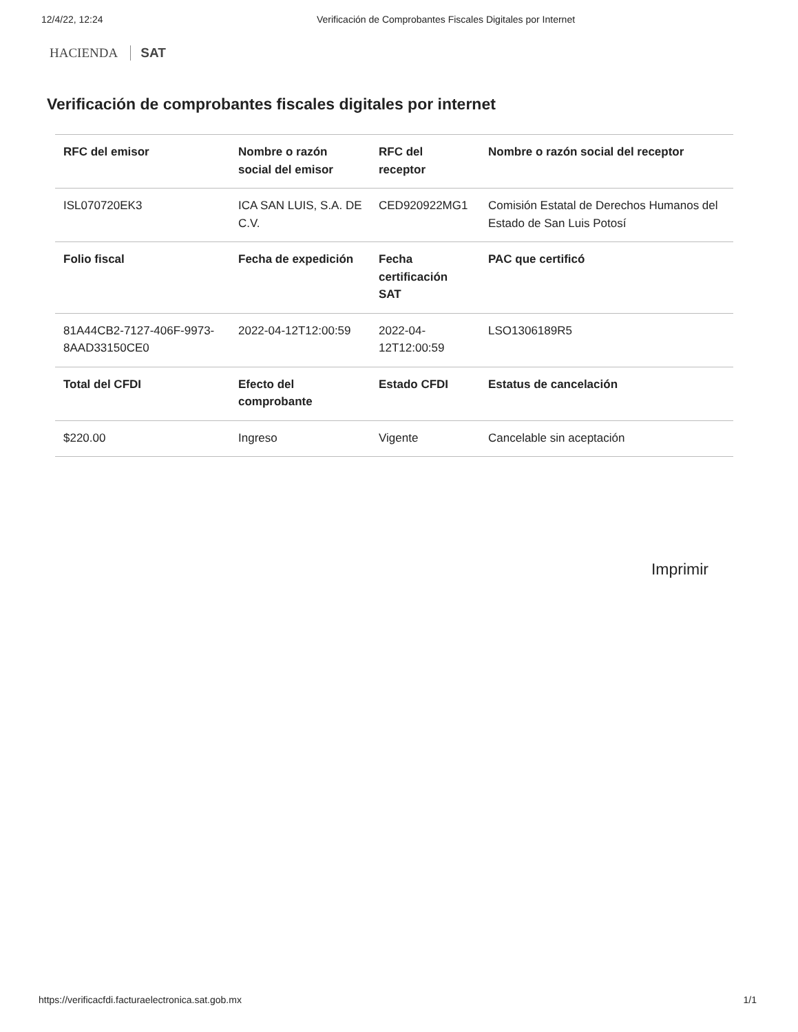12/4/22, 12:24 Verificación de Comprobantes Fiscales Digitales por Internet
HACIENDA SAT
Verificación de comprobantes fiscales digitales por internet
| RFC del emisor | Nombre o razón social del emisor | RFC del receptor | Nombre o razón social del receptor |
| --- | --- | --- | --- |
| ISL070720EK3 | ICA SAN LUIS, S.A. DE C.V. | CED920922MG1 | Comisión Estatal de Derechos Humanos del Estado de San Luis Potosí |
| Folio fiscal | Fecha de expedición | Fecha certificación SAT | PAC que certificó |
| 81A44CB2-7127-406F-9973-8AAD33150CE0 | 2022-04-12T12:00:59 | 2022-04-12T12:00:59 | LSO1306189R5 |
| Total del CFDI | Efecto del comprobante | Estado CFDI | Estatus de cancelación |
| $220.00 | Ingreso | Vigente | Cancelable sin aceptación |
Imprimir
https://verificacfdi.facturaelectronica.sat.gob.mx 1/1